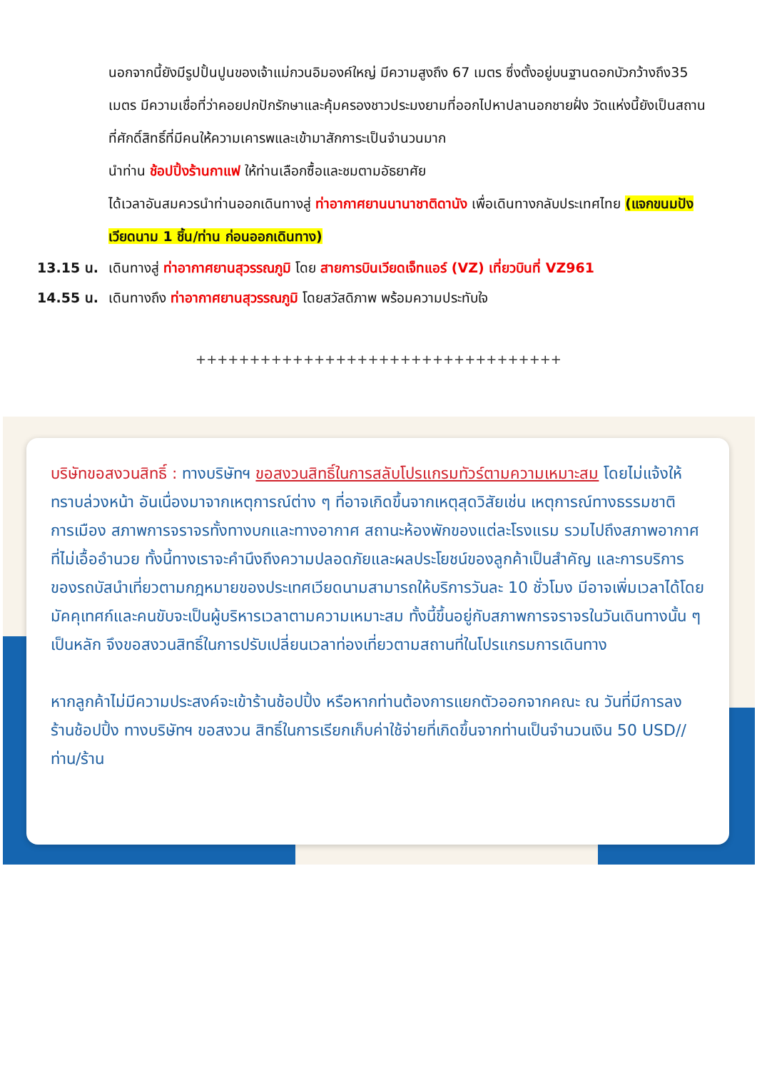นอกจากนี้ยังมีรูปปั้นปูนของเจ้าแม่กวนอิมองค์ใหญ่ มีความสูงถึง 67 เมตร ซึ่งตั้งอยู่บนฐานดอกบัวกว้างถึง35 เมตร มีความเชื่อที่ว่าคอยปกปักรักษาและคุ้มครองชาวประมงยามที่ออกไปหาปลานอกชายฝั่ง วัดแห่งนี้ยังเป็นสถานที่ศักดิ์สิทธิ์ที่มีคนให้ความเคารพและเข้ามาสักการะเป็นจำนวนมาก
นำท่าน ช้อปปิ้งร้านกาแฟ ให้ท่านเลือกซื้อและชมตามอัธยาศัย
ได้เวลาอันสมควรนำท่านออกเดินทางสู่ ท่าอากาศยานนานาชาติดานัง เพื่อเดินทางกลับประเทศไทย (แจกขนมปังเวียดนาม 1 ชิ้น/ท่าน ก่อนออกเดินทาง)
13.15 น. เดินทางสู่ ท่าอากาศยานสุวรรณภูมิ โดย สายการบินเวียดเจ็ทแอร์ (VZ) เที่ยวบินที่ VZ961
14.55 น. เดินทางถึง ท่าอากาศยานสุวรรณภูมิ โดยสวัสดิภาพ พร้อมความประทับใจ
++++++++++++++++++++++++++++++++++
บริษัทขอสงวนสิทธิ์ : ทางบริษัทฯ ขอสงวนสิทธิ์ในการสลับโปรแกรมทัวร์ตามความเหมาะสม โดยไม่แจ้งให้ทราบล่วงหน้า อันเนื่องมาจากเหตุการณ์ต่าง ๆ ที่อาจเกิดขึ้นจากเหตุสุดวิสัยเช่น เหตุการณ์ทางธรรมชาติ การเมือง สภาพการจราจรทั้งทางบกและทางอากาศ สถานะห้องพักของแต่ละโรงแรม รวมไปถึงสภาพอากาศที่ไม่เอื้ออำนวย ทั้งนี้ทางเราจะคำนึงถึงความปลอดภัยและผลประโยชน์ของลูกค้าเป็นสำคัญ และการบริการของรถบัสนำเที่ยวตามกฎหมายของประเทศเวียดนามสามารถให้บริการวันละ 10 ชั่วโมง มีอาจเพิ่มเวลาได้โดยมัคคุเทศก์และคนขับจะเป็นผู้บริหารเวลาตามความเหมาะสม ทั้งนี้ขึ้นอยู่กับสภาพการจราจรในวันเดินทางนั้น ๆ เป็นหลัก จึงขอสงวนสิทธิ์ในการปรับเปลี่ยนเวลาท่องเที่ยวตามสถานที่ในโปรแกรมการเดินทาง
หากลูกค้าไม่มีความประสงค์จะเข้าร้านช้อปปิ้ง หรือหากท่านต้องการแยกตัวออกจากคณะ ณ วันที่มีการลงร้านช้อปปิ้ง ทางบริษัทฯ ขอสงวน สิทธิ์ในการเรียกเก็บค่าใช้จ่ายที่เกิดขึ้นจากท่านเป็นจำนวนเงิน 50 USD//ท่าน/ร้าน